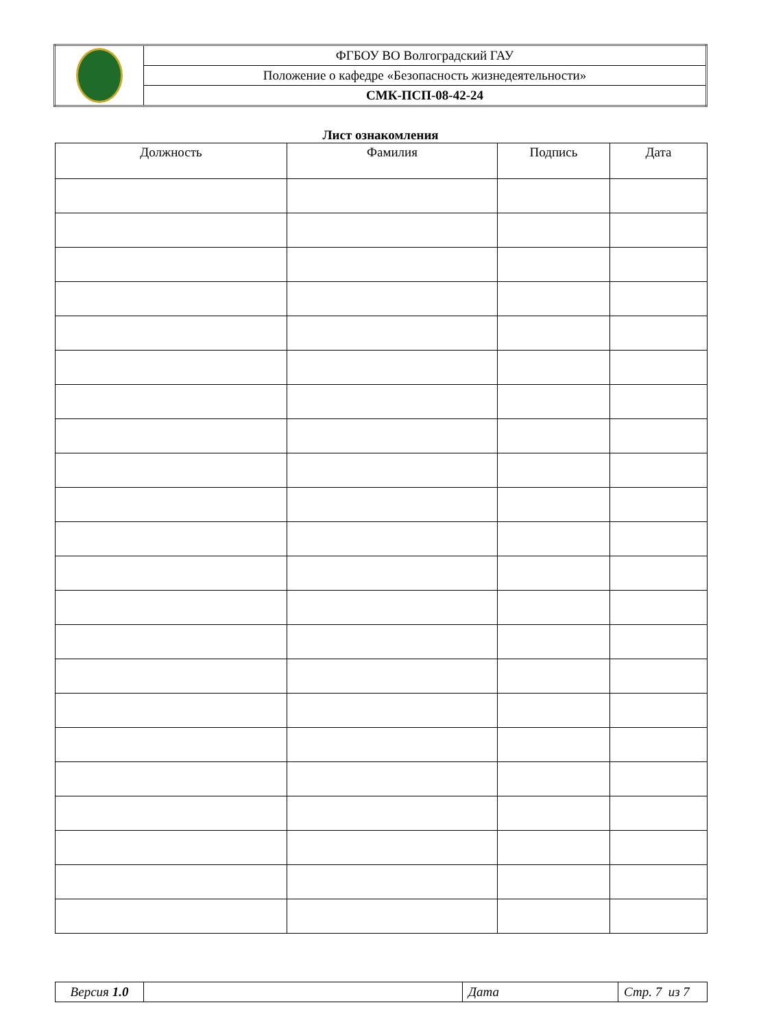| | ФГБОУ ВО Волгоградский ГАУ |
| | Положение о кафедре «Безопасность жизнедеятельности» |
| | СМК-ПСП-08-42-24 |
Лист ознакомления
| Должность | Фамилия | Подпись | Дата |
| --- | --- | --- | --- |
| Версия 1.0 | | Дата | Стр. 7 из 7 |